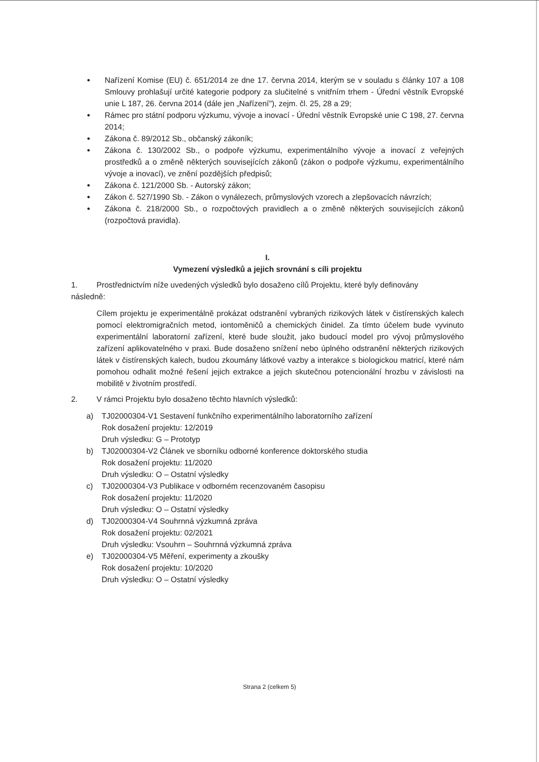● Nařízení Komise (EU) č. 651/2014 ze dne 17. června 2014, kterým se v souladu s články 107 a 108 Smlouvy prohlašují určité kategorie podpory za slučitelné s vnitřním trhem - Úřední věstník Evropské unie L 187, 26. června 2014 (dále jen „Nařízení"), zejm. čl. 25, 28 a 29;
● Rámec pro státní podporu výzkumu, vývoje a inovací - Úřední věstník Evropské unie C 198, 27. června 2014;
● Zákona č. 89/2012 Sb., občanský zákoník;
● Zákona č. 130/2002 Sb., o podpoře výzkumu, experimentálního vývoje a inovací z veřejných prostředků a o změně některých souvisejících zákonů (zákon o podpoře výzkumu, experimentálního vývoje a inovací), ve znění pozdějších předpisů;
● Zákona č. 121/2000 Sb. - Autorský zákon;
● Zákon č. 527/1990 Sb. - Zákon o vynálezech, průmyslových vzorech a zlepšovacích návrzích;
● Zákona č. 218/2000 Sb., o rozpočtových pravidlech a o změně některých souvisejících zákonů (rozpočtová pravidla).
I.
Vymezení výsledků a jejich srovnání s cíli projektu
1. Prostřednictvím níže uvedených výsledků bylo dosaženo cílů Projektu, které byly definovány
následně:
Cílem projektu je experimentálně prokázat odstranění vybraných rizikových látek v čistírenských kalech pomocí elektromigračních metod, iontoměničů a chemických činidel. Za tímto účelem bude vyvinuto experimentální laboratorní zařízení, které bude sloužit, jako budoucí model pro vývoj průmyslového zařízení aplikovatelného v praxi. Bude dosaženo snížení nebo úplného odstranění některých rizikových látek v čistírenských kalech, budou zkoumány látkové vazby a interakce s biologickou matricí, které nám pomohou odhalit možné řešení jejich extrakce a jejich skutečnou potencionální hrozbu v závislosti na mobilitě v životním prostředí.
2. V rámci Projektu bylo dosaženo těchto hlavních výsledků:
a) TJ02000304-V1 Sestavení funkčního experimentálního laboratorního zařízení
Rok dosažení projektu: 12/2019
Druh výsledku: G – Prototyp
b) TJ02000304-V2 Článek ve sborníku odborné konference doktorského studia
Rok dosažení projektu: 11/2020
Druh výsledku: O – Ostatní výsledky
c) TJ02000304-V3 Publikace v odborném recenzovaném časopisu
Rok dosažení projektu: 11/2020
Druh výsledku: O – Ostatní výsledky
d) TJ02000304-V4 Souhrnná výzkumná zpráva
Rok dosažení projektu: 02/2021
Druh výsledku: Vsouhrn – Souhrnná výzkumná zpráva
e) TJ02000304-V5 Měření, experimenty a zkoušky
Rok dosažení projektu: 10/2020
Druh výsledku: O – Ostatní výsledky
Strana 2 (celkem 5)